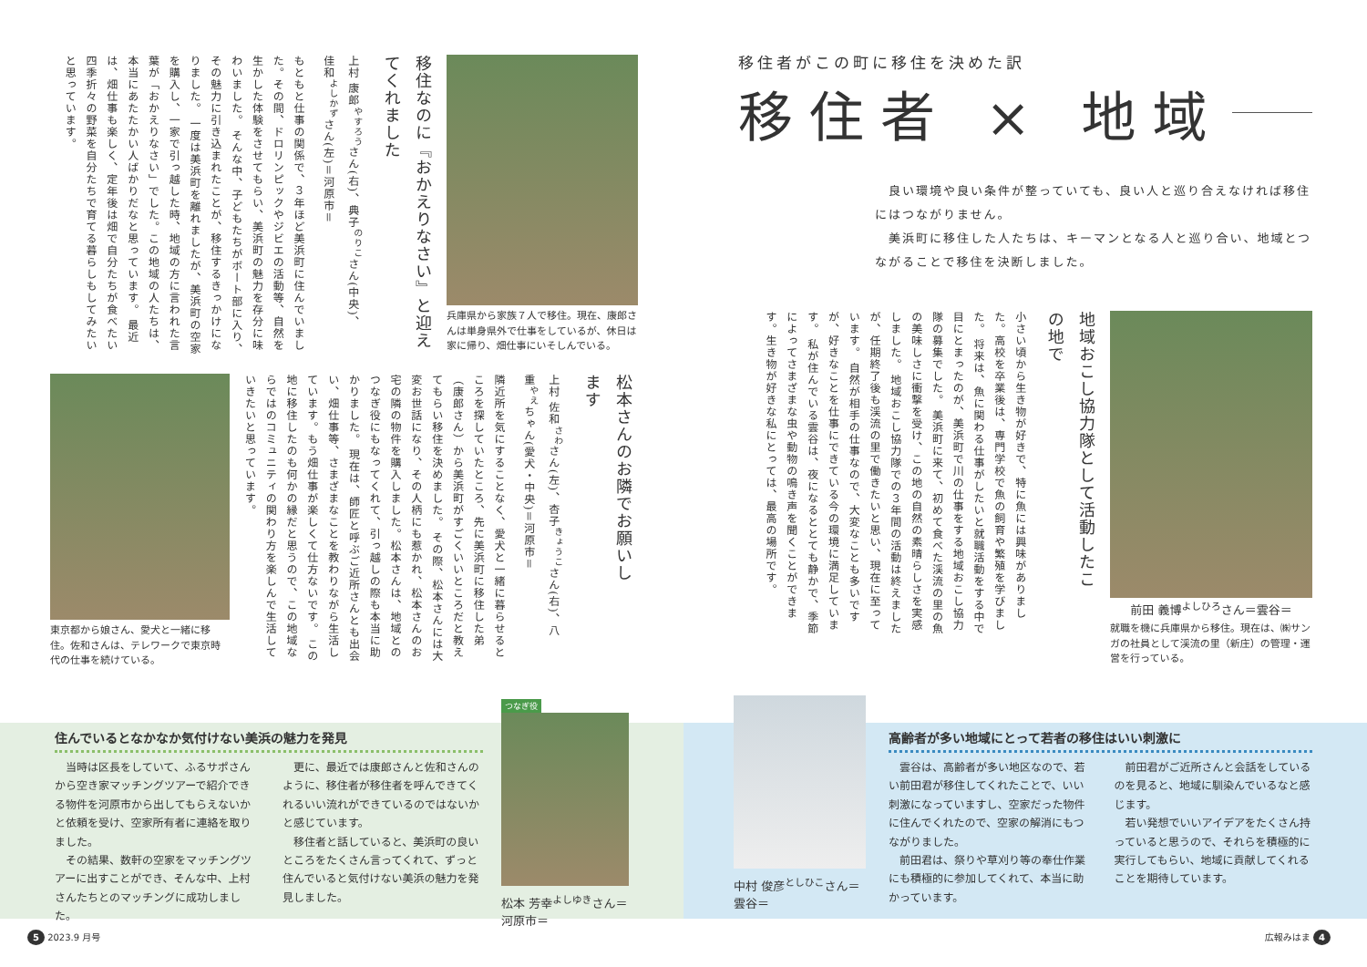兵庫県から家族７人で移住。現在、康郎さんは単身県外で仕事をしているが、休日は家に帰り、畑仕事にいそしんでいる。
移住なのに『おかえりなさい』と迎えてくれました
上村 康郎<sup>やすろう</sup>さん(右)、典子<sup>のりこ</sup>さん(中央)、佳和<sup>よしかず</sup>さん(左)＝河原市＝
もともと仕事の関係で、３年ほど美浜町に住んでいました。その間、ドロリンピックやジビエの活動等、自然を生かした体験をさせてもらい、美浜町の魅力を存分に味わいました。 そんな中、子どもたちがボート部に入り、その魅力に引き込まれたことが、移住するきっかけになりました。 一度は美浜町を離れましたが、美浜町の空家を購入し、一家で引っ越した時、地域の方に言われた言葉が「おかえりなさい」でした。この地域の人たちは、本当にあたたかい人ばかりだなと思っています。 最近は、畑仕事も楽しく、定年後は畑で自分たちが食べたい四季折々の野菜を自分たちで育てる暮らしもしてみたいと思っています。
松本さんのお隣でお願いします
上村 佐和<sup>さわ</sup>さん(左)、杏子<sup>きょうこ</sup>さん(右)、八重<sup>やえ</sup>ちゃん(愛犬・中央)＝河原市＝
隣近所を気にすることなく、愛犬と一緒に暮らせるところを探していたところ、先に美浜町に移住した弟（康郎さん）から美浜町がすごくいいところだと教えてもらい移住を決めました。 その際、松本さんには大変お世話になり、その人柄にも惹かれ、松本さんのお宅の隣の物件を購入しました。松本さんは、地域とのつなぎ役にもなってくれて、引っ越しの際も本当に助かりました。 現在は、師匠と呼ぶご近所さんとも出会い、畑仕事等、さまざまなことを教わりながら生活しています。もう畑仕事が楽しくて仕方ないです。 この地に移住したのも何かの縁だと思うので、この地域ならではのコミュニティの関わり方を楽しんで生活していきたいと思っています。
東京都から娘さん、愛犬と一緒に移住。佐和さんは、テレワークで東京時代の仕事を続けている。
住んでいるとなかなか気付けない美浜の魅力を発見
当時は区長をしていて、ふるサポさんから空き家マッチングツアーで紹介できる物件を河原市から出してもらえないかと依頼を受け、空家所有者に連絡を取りました。
その結果、数軒の空家をマッチングツアーに出すことができ、そんな中、上村さんたちとのマッチングに成功しました。
更に、最近では康郎さんと佐和さんのように、移住者が移住者を呼んできてくれるいい流れができているのではないかと感じています。
移住者と話していると、美浜町の良いところをたくさん言ってくれて、ずっと住んでいると気付けない美浜の魅力を発見しました。
つなぎ役
松本 芳幸<sup>よしゆき</sup>さん＝河原市＝
移住者がこの町に移住を決めた訳
移住者 × 地域
　良い環境や良い条件が整っていても、良い人と巡り合えなければ移住にはつながりません。
　美浜町に移住した人たちは、キーマンとなる人と巡り合い、地域とつながることで移住を決断しました。
前田 義博<sup>よしひろ</sup>さん＝雲谷＝
就職を機に兵庫県から移住。現在は、㈱サンガの社員として渓流の里（新庄）の管理・運営を行っている。
地域おこし協力隊として活動したこの地で
小さい頃から生き物が好きで、特に魚には興味がありました。高校を卒業後は、専門学校で魚の飼育や繁殖を学びました。 将来は、魚に関わる仕事がしたいと就職活動をする中で目にとまったのが、美浜町で川の仕事をする地域おこし協力隊の募集でした。 美浜町に来て、初めて食べた渓流の里の魚の美味しさに衝撃を受け、この地の自然の素晴らしさを実感しました。 地域おこし協力隊での３年間の活動は終えましたが、任期終了後も渓流の里で働きたいと思い、現在に至っています。 自然が相手の仕事なので、大変なことも多いですが、好きなことを仕事にできている今の環境に満足しています。 私が住んでいる雲谷は、夜になるととても静かで、季節によってさまざまな虫や動物の鳴き声を聞くことができます。生き物が好きな私にとっては、最高の場所です。
中村 俊彦<sup>としひこ</sup>さん＝雲谷＝
高齢者が多い地域にとって若者の移住はいい刺激に
雲谷は、高齢者が多い地区なので、若い前田君が移住してくれたことで、いい刺激になっていますし、空家だった物件に住んでくれたので、空家の解消にもつながりました。
前田君は、祭りや草刈り等の奉仕作業にも積極的に参加してくれて、本当に助かっています。
前田君がご近所さんと会話をしているのを見ると、地域に馴染んでいるなと感じます。
若い発想でいいアイデアをたくさん持っていると思うので、それらを積極的に実行してもらい、地域に貢献してくれることを期待しています。
5 2023.9 月号 広報みはま 4